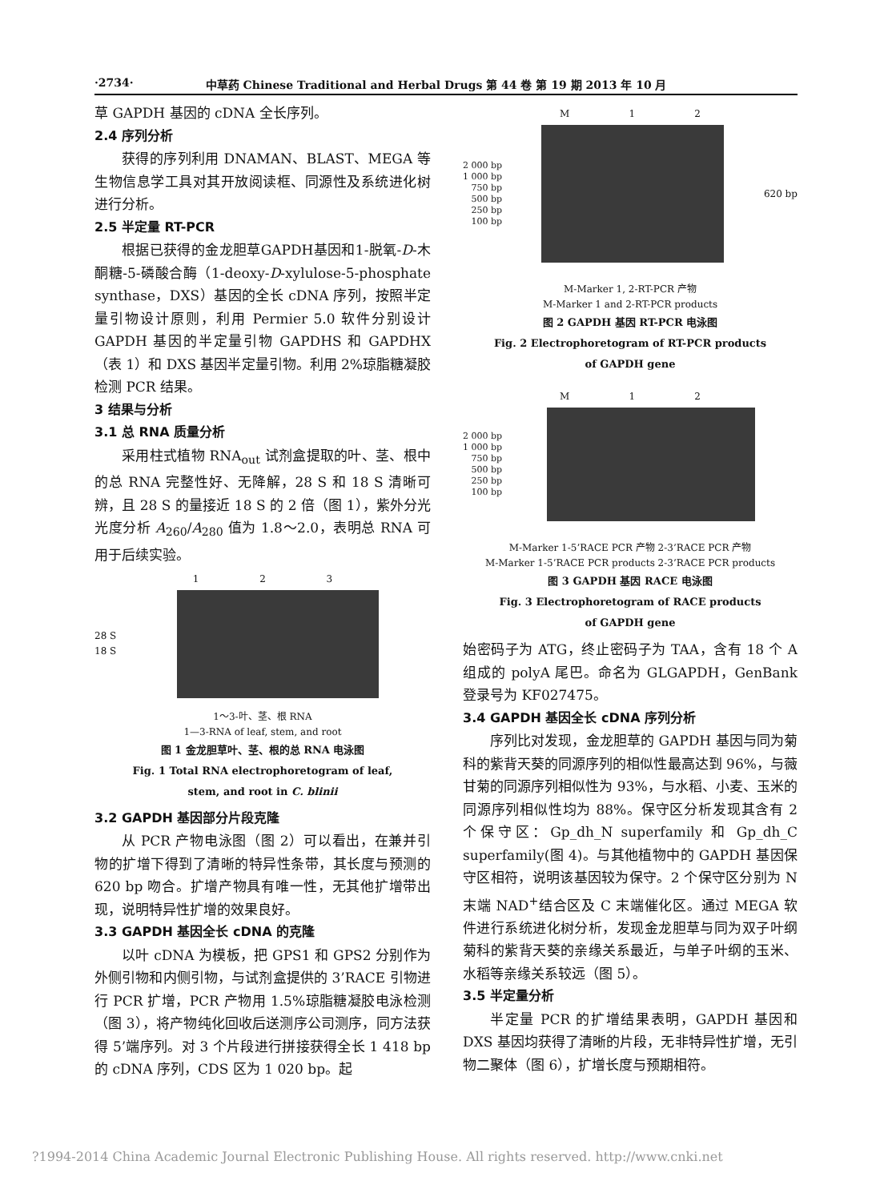·2734· 中草药 Chinese Traditional and Herbal Drugs 第 44 卷 第 19 期 2013 年 10 月
草 GAPDH 基因的 cDNA 全长序列。
2.4 序列分析
获得的序列利用 DNAMAN、BLAST、MEGA 等生物信息学工具对其开放阅读框、同源性及系统进化树进行分析。
2.5 半定量 RT-PCR
根据已获得的金龙胆草GAPDH基因和1-脱氧-D-木酮糖-5-磷酸合酶（1-deoxy-D-xylulose-5-phosphate synthase，DXS）基因的全长 cDNA 序列，按照半定量引物设计原则，利用 Permier 5.0 软件分别设计 GAPDH 基因的半定量引物 GAPDHS 和 GAPDHX（表 1）和 DXS 基因半定量引物。利用 2%琼脂糖凝胶检测 PCR 结果。
3 结果与分析
3.1 总 RNA 质量分析
采用柱式植物 RNA<sub>out</sub> 试剂盒提取的叶、茎、根中的总 RNA 完整性好、无降解，28 S 和 18 S 清晰可辨，且 28 S 的量接近 18 S 的 2 倍（图 1），紫外分光光度分析 A<sub>260</sub>/A<sub>280</sub> 值为 1.8～2.0，表明总 RNA 可用于后续实验。
1 2 3
28 S
18 S
1～3-叶、茎、根 RNA
1—3-RNA of leaf, stem, and root
图 1 金龙胆草叶、茎、根的总 RNA 电泳图
Fig. 1 Total RNA electrophoretogram of leaf,
stem, and root in C. blinii
3.2 GAPDH 基因部分片段克隆
从 PCR 产物电泳图（图 2）可以看出，在兼并引物的扩增下得到了清晰的特异性条带，其长度与预测的 620 bp 吻合。扩增产物具有唯一性，无其他扩增带出现，说明特异性扩增的效果良好。
3.3 GAPDH 基因全长 cDNA 的克隆
以叶 cDNA 为模板，把 GPS1 和 GPS2 分别作为外侧引物和内侧引物，与试剂盒提供的 3’RACE 引物进行 PCR 扩增，PCR 产物用 1.5%琼脂糖凝胶电泳检测（图 3），将产物纯化回收后送测序公司测序，同方法获得 5’端序列。对 3 个片段进行拼接获得全长 1 418 bp 的 cDNA 序列，CDS 区为 1 020 bp。起
M 1 2
2 000 bp
1 000 bp
750 bp
500 bp
250 bp
100 bp
620 bp
M-Marker 1, 2-RT-PCR 产物
M-Marker 1 and 2-RT-PCR products
图 2 GAPDH 基因 RT-PCR 电泳图
Fig. 2 Electrophoretogram of RT-PCR products
of GAPDH gene
M 1 2
2 000 bp
1 000 bp
750 bp
500 bp
250 bp
100 bp
M-Marker 1-5’RACE PCR 产物 2-3’RACE PCR 产物
M-Marker 1-5’RACE PCR products 2-3’RACE PCR products
图 3 GAPDH 基因 RACE 电泳图
Fig. 3 Electrophoretogram of RACE products
of GAPDH gene
始密码子为 ATG，终止密码子为 TAA，含有 18 个 A 组成的 polyA 尾巴。命名为 GLGAPDH，GenBank 登录号为 KF027475。
3.4 GAPDH 基因全长 cDNA 序列分析
序列比对发现，金龙胆草的 GAPDH 基因与同为菊科的紫背天葵的同源序列的相似性最高达到 96%，与薇甘菊的同源序列相似性为 93%，与水稻、小麦、玉米的同源序列相似性均为 88%。保守区分析发现其含有 2 个保守区：Gp_dh_N superfamily 和 Gp_dh_C superfamily(图 4)。与其他植物中的 GAPDH 基因保守区相符，说明该基因较为保守。2 个保守区分别为 N 末端 NAD<sup>+</sup>结合区及 C 末端催化区。通过 MEGA 软件进行系统进化树分析，发现金龙胆草与同为双子叶纲菊科的紫背天葵的亲缘关系最近，与单子叶纲的玉米、水稻等亲缘关系较远（图 5）。
3.5 半定量分析
半定量 PCR 的扩增结果表明，GAPDH 基因和 DXS 基因均获得了清晰的片段，无非特异性扩增，无引物二聚体（图 6），扩增长度与预期相符。
?1994-2014 China Academic Journal Electronic Publishing House. All rights reserved. http://www.cnki.net